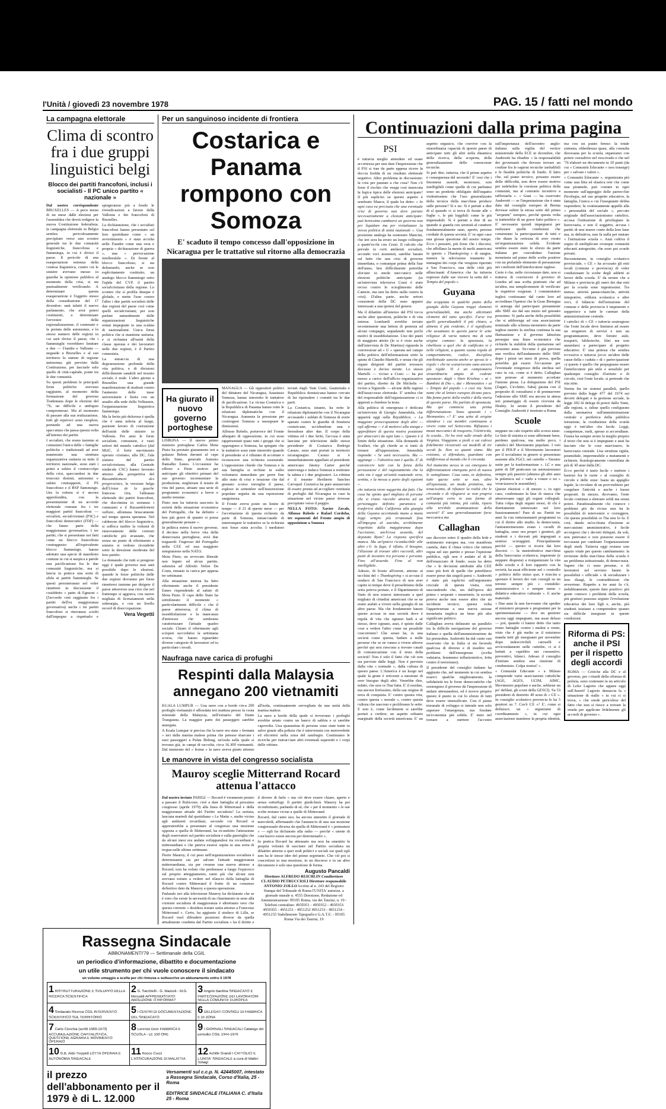l'Unità / giovedì 23 novembre 1978 PAG. 15 / fatti nel mondo
La campagna elettorale
Clima di scontro fra i due gruppi linguistici belgi
Blocco dei partiti francofoni, inclusi i socialisti - Il PC unico partito « nazionale »
Dal nostro corrispondente BRUXELLES — A poco meno di un mese dalle elezioni per l'assemblea che dovrà redigere la nuova Costituzione federalista, la campagna elettorale in Belgio sembra pericolosamente precipitare verso uno scontro generale tra le due comunità linguistiche, francofona e fiamminga, in cui è diviso il paese. Il pericolo di una esasperazione estrema della contesa linguistica, contro cui le sinistre avevano messo in guardia la opinione pubblica al momento della crisi, si sta puntualmente verificando. A determinare questa esasperazione è l'oggetto stesso della consultazione del 17 dicembre: sarà infatti il nuovo parlamento, che avrà poteri costituenti, a determinare l'avvenire della regionalizzazione, il contenuto e la portata delle autonomie, e lo stesso numero delle regioni in cui sarà diviso il paese, che i fiamminghi vorrebbero limitare a due — Fiandre e Vallonia — negando a Bruxelles e al suo territorio lo statuto di regione autonoma, già previsto dalla Costituzione, per lasciarle solo quello di città-capitale, ponte tra le due comunità.
Su questi problemi le principali forze politiche avevano raggiunto, al momento della formazione del governo Tindemans dopo le elezioni del '76, un difficile e ambiguo compromesso. Ma al momento di passare alla sua realizzazione, tutti gli equivoci sono riesplosi, portando ad una nuova spaccatura che passa questa volta all'interno dei partiti.
I socialisti, che erano insieme ai comunisti l'unica delle « famiglie politiche » tradizionali ad aver mantenuto una struttura organizzativa unitaria su tutto il territorio nazionale, sono stati i primi a subire il contraccolpo della crisi, spaccandosi in due tronconi distinti, autonomi e subito contrapposti, il PS francofono e il BSP fiammingo. Ora la rottura si è ancora approfondita, con la presentazione di un accordo elettorale comune fra i tre maggiori partiti francofoni — socialisti, socialcristiani (PSC) e francofoni democratici (FDF) — che fanno parte della maggioranza governativa. I tre partiti, che si presentano nei fatti come un blocco francofono contrapposto all'equivalente blocco fiammingo, hanno adottato una specie di manifesto comune in cui si auspica a parole una pacificazione fra le due comunità linguistiche, ma si lancia in pratica una sorta di sfida ai partiti fiamminghi. Se questi persisteranno nel voler rimettere in discussione il cosiddetto « patto di Egmont » (l'accordo cioè raggiunto fra i partiti dell'ex maggioranza governativa) anche i tre partiti francofoni si riterranno sciolti dall'impegno a rispettarlo e spingeranno più a fondo le rivendicazioni a favore della Vallonia e dei francofoni di Bruxelles.
La dichiarazione, che i socialisti francofoni hanno presentato sul loro quotidiano come « un avvertimento » è stata accolta nelle Fiandre come una vera e propria « dichiarazione di guerra », una « provocazione intollerabile ». Di fronte al blocco francofono, si sta delineando, anche se non esplicitamente costituito, un analogo blocco fiammingo sotto l'egida del CVP, il partito socialcristiano della regione. Lo scontro che si profila dunque è globale, e mette l'uno contro l'altro i due partiti socialisti delle due regioni del paese così come quelli socialcristiani; per non parlare naturalmente delle organizzazioni linguistiche ormai impegnate in una scalata di nazionalismi. Unica forza politica che si mantiene unitaria, e si richiama all'unità della classe operaia e dei lavoratori nelle due regioni, è il Partito comunista.
La minaccia di una degenerazione profonda della vita politica, e di divisioni difficilmente sanabili nel tessuto sociale, è reale. L'altro giorno a Bruxelles una grande manifestazione di studenti contro l'aumento delle tasse universitarie è finita con un assalto alla sede della Volksunie, l'organizzazione linguistica fiamminga.
Ma la ferita più dolorosa è quella che è stata inferta al lungo, paziente lavoro di costruzione dell'unità delle sinistre in Vallonia. Per anni le forze socialiste, comuniste, e vasti settori del mondo cattolico (dal MOC, il forte movimento operaio cristiano, alla DC, l'ala sinistra del partito socialcristiano, alla Centrale sindacale CSC) hanno lavorato attorno alla prospettiva del Rassamblement des progressistes, la versione belga dell'Union de la gauche francese. Ora, l'alleanza elettorale dei partiti francofoni, che discrimina in sostanza i comunisti e il Rassamblement vallone, allontana bruscamente nel tempo questa speranza. Nel calderone del blocco linguistico, si soffoca inoltre la volontà di rinnovamento delle correnti cattoliche più avanzate, che senza un punto di riferimento a sinistra si vedono ricondotte sotto la direzione moderata del loro partito.
La domanda che tutti si pongono oggi è quale governo mai sarà possibile dopo le elezioni, quando le forze politiche delle due regioni dovranno per forza rimettersi insieme per dirigere il paese attraverso una crisi che nel frattempo si aggrava, con nuove migliaia di licenziamenti nella siderurgia, e con un livello record di disoccupazione.
Vera Vegetti
Per un sanguinoso incidente di frontiera
Costarica e Panama rompono con Somoza
E' scaduto il tempo concesso dall'opposizione in Nicaragua per le trattative sul ritorno alla democrazia
Ha giurato il nuovo governo portoghese
LISBONA — Il nuovo primo ministro portoghese Carlos Mota Pinto ha prestato giuramento ieri a palazzo Belem davanti al capo dello Stato, generale Antonio Ramalho Eanes. L'occasione ha offerto a Pinto motivo per anticipare gli obiettivi primari del suo governo: incrementare la produzione, migliorare il tenore di vita del paese, attuare una serie di programmi economici a breve e medio termine.
Pinto non ha tuttavia nascosto la serietà della situazione economica del Portogallo, che ha definito « ben più grave di quanto si possa generalmente pensare ».
In politica estera il nuovo governo, il decimo nella breve vita della democrazia portoghese, avrà due traguardi: l'ingresso del Portogallo nella CEE ed una maggiore integrazione nella NATO.
Mota Pinto, un avvocato liberale non legato ad alcun partito, subentra ad Alfredo Nobre Da Costa, rimasto in carica per appena tre settimane.
Alla situazione interna ha fatto riferimento anche il presidente Eanes rispondendo al saluto di Mota Pinto. Il capo dello Stato ha sottolineato il momento « particolarmente difficile » che il paese attraversa, il clima di insoddisfazione e la mancanza d'interesse che sembrano caratterizzare l'attuale quadro sociale. Chiaro il riferimento agli scioperi succedutisi la settimana scorsa, che hanno riguardato diverse categorie di lavoratori ed in particolare i tessili.
MANAGUA — Gli oppositori politici del dittatore del Nicaragua, Anastasio Somoza, hanno interrotto le trattative di pacificazione. La vicina Costarica e la Repubblica di Panama hanno rotto le relazioni diplomatiche con il Nicaragua. Aumenta la pressione per costringere Somoza a rassegnare le dimissioni.
Alfonso Robelo, portavoce del Fronte allargato di opposizione, in cui sono rappresentati quasi tutti i gruppi che si oppongono a Somoza, ha spiegato che le trattative sono state interrotte quando il presidente si è rifiutato di accettare e riconoscere una richiesta essenziale. L'opposizione chiede che Somoza e la sua famiglia si rechino in esilio volontario immediato per porre fine allo stato di crisi e tensione che dal gennaio scorso travaglia il paese, esploso in settembre nell'insurrezione popolare seguita da una repressione sanguinosa.
Il Fronte aveva posto un limite di tempo — il 21 di questo mese — per l'accettazione di questa richiesta da parte di Somoza, minacciando di interrompere le trattative se la richiesta non fosse stata accolta. I mediatori inviati dagli Stati Uniti, Guatemala e Repubblica dominicana hanno cercato di far riprendere i contatti tra le due parti.
La Costarica, intanto, ha rotto le relazioni diplomatiche con il Nicaragua accusando i soldati di Somoza di avere sparato contro le guardie di frontiera costaricane, uccidendone una e ferendone altre due. Il corpo della vittima ed i due feriti, l'accusa è stata lanciata per televisione dallo stesso presidente di Costarica Rodrigo Carazo, sono stati portati in territorio nicaraguegno. Carazo si è immediatamente appellato al presidente americano Jimmy Carter perché intervenga e induca Somoza a restituire la salma e i due prigionieri. La vittima è il tenente Heriberto Sanches Carvajad. Costarica ha pure annunciato di essere pronta ad accogliere centinaia di profughi dal Nicaragua in caso la situazione nel vicino paese dovesse precipitare verso il peggio.
NELLA FOTO: Xavier Zavals, Alfonso Robelo e Rafael Cordoba, tre esponenti del Fronte ampio di opposizione a Somoza
Naufraga nave carica di profughi
Respinti dalla Malaysia annegano 200 vietnamiti
KUALA LUMPUR — Una nave con a bordo circa 200 profughi vietnamiti è affondata ieri mattina presso la costa orientale della Malaysia, nell'estuario del fiume Trangannu. La maggior parte dei passeggeri sarebbe annegata.
A Kuala Lumpur si precisa che la nave era stata « fermata » ieri dalla marina malese prima che potesse sbarcare i suoi passeggeri a Pulau Bidong, un'isola sulla quale si trovano già, in campi di raccolta, circa 16.300 vietnamiti. Dal momento del « fermo » la nave aveva girato attorno all'isola, continuamente sorvegliata da una unità della marina malese.
La nave a bordo della quale si trovavano i profughi avrebbe urtato contro un banco di sabbia e si sarebbe capovolta. Una quarantina di persone sono state tratte in salvo grazie alla polizia che è intervenuta con motovedette ed elicotteri nella zona del naufragio. Continuano le ricerche per rintracciare altri eventuali superstiti e i corpi delle vittime.
Le manovre in vista del congresso socialista
Mauroy sceglie Mitterrand Rocard attenua l'attacco
Dal nostro inviato PARIGI — Rocard è veramente pronto a passare il Rubicone, cioè a dare battaglia al prossimo congresso (aprile 1979) alla linea di Mitterrand e della maggioranza attuale del Partito socialista? La notizia, lanciata martedì dal quotidiano « Le Matin », molto vicino agli ambienti rocardiani, secondo cui Rocard si appresterebbe a presentare al congresso una mozione opposta a quella di Mitterrand, ha ricondotto l'attenzione degli osservatori sul partito socialista e sulla guerriglia che da alcuni mesi era andata sviluppandosi tra rocardiani e mitterandiani e che pareva essersi sopita in una sorta di tregua nelle ultime settimane.
Pierre Mauroy, il cui peso nell'organizzazione socialista è determinante sia per salvare l'attuale maggioranza mitterrandiana, sia per crearne una nuova attorno a Rocard, non ha voluto che perdurasse a lungo l'equivoco sul proprio atteggiamento, tanto più che alcuni non avevano esitato a vedere nel rilancio della battaglia di Rocard contro Mitterrand il frutto di un consenso definitivo dato da Mauroy a questa operazione.
Parlando ieri alla televisione Mauroy ha dichiarato che se è vero che esiste la necessità di un chiarimento in seno alla corrente socialista di maggioranza è altrettanto vero che questa corrente « desidera restare unita attorno a Francoise Mitterrand ». Certo, ha aggiunto il sindaco di Lilla, se Rocard vuol difendere posizioni diverse da quella attualmente condotta dal Partito socialista « ha il diritto e il dovere di farlo » ma ciò deve essere chiaro, aperto e senza sotterfugi. Il partito giudicherà. Mauroy ha poi riconfermato, parlando di sé, che « per il momento » le sue scelte restano vicine a quelle di Mitterrand.
Rocard, dal canto suo, ha ancora smentito il giornale di mercoledì, affermando che l'annuncio di una sua mozione congressuale diversa da quella di Mitterrand è « prematuro » — egli ha dichiarato alla radio — perché « niente di conclusivo esiste ancora per determinarlo ».
In pratica Rocard ha attenuato ma non ha smentito la propria volontà di suscitare nel Partito socialista un dibattito attorno a quei nodi politici e sociali sui quali egli non ha le stesse idee del primo segretario. Che ciò poi si concretizzi in una mozione, in un discorso o in un altro documento è solo una questione di forma.
Augusto Pancaldi
Direttore ALFREDO REICHLIN Condirettore CLAUDIO PETRUCCIOLI Direttore responsabile ANTONIO ZOLLO Iscritto al n. 243 del Registro Stampa del Tribunale di Roma l'UNITA' autorizz. a giornale murale n. 4555 Direzione, Redazione ed Amministrazione: 00185 Roma, via dei Taurini, n. 19 - Telefoni centralino: 4950351 - 4950352 - 4950353 4950355 - 4951251 - 4951252 4951253 - 4951254 - 4951255 Stabilimento Tipografico G.A.T.E. - 00185 Roma Via dei Taurini, 19
Continuazioni dalla prima pagina
PSI
è tuttavia meglio attendere ed usare accortezza per non dare l'impressione che il PSI si trae da parte appena riceve la doccia fredda di un risultato elettorale negativo. Altro problema in discussione: la crisi per puntare a che cosa? Non c'è forse il rischio che venga così innescata la logica tipica delle elezioni anticipate? Il più esplicito su questo aspetto è sembrato Manca, il quale ha detto: « In ogni caso va precisato che una eventuale crisi di governo non deve portare necessariamente a elezioni anticipate: può benissimo cambiarsi un governo non per liquidare ma per rivitalizzare la stessa politica di unità nazionale ». Una posizione analoga ha sostenuto Mancini, che ieri sera ha avuto un lungo colloquio a quattr'occhi con Craxi. Il calcolo che prevale in certi ambienti socialisti, secondo voci insistenti, sarebbe basato sul fatto che una crisi di governo immediata, o comunque prima della fine dell'anno, ben difficilmente potrebbe sfociare in modo meccanico nelle elezioni politiche anticipate (in un'intervista televisiva Craxi è stato reciso contro lo scioglimento delle Camere, ma non ha detto nulla contro la crisi). D'altra parte, anche settori consistenti della DC sono apparsi interessati a una ipotesi del genere.
Ma il dibattito all'interno del PSI tocca anche altre questioni, politiche e di vita interna. Lombardi avrebbe inviato recentemente una lettera di protesta ad alcuni compagni, segnalando non pochi motivi di insoddisfazione. Uno dei punti di maggiore attrito (lo si è visto anche dall'intervista di De Martino) riguarda la conversione ad « U » operata nel campo della politica dell'informazione sotto la spinta di Claudio Martelli, e senza che gli organi dirigenti del partito avessero discusso e deciso niente. Lo stesso Martelli — vicino a Craxi — ha poi messo a carico dell'ufficio organizzativo del partito, diretto da De Michelis — vicino a Signorile — alcune delle ragioni dell'insuccesso elettorale. E' sembra che del responsabile dell'organizzazione ci si appresti a chiedere la testa.
Alla politica di emergenza è dedicata un'intervista di Giorgio Amendola, che apparirà oggi sulla Repubblica. « La maggiore preoccupazione degli altri — egli afferma — è di metterci alla stanga e approfittare di questa nostra posizione per attaccarci da ogni lato ». Questo è il limite della situazione. Alla domanda di Scalfari, che gli chiede se si tratti di tornare all'opposizione, Amendola risponde: « Se sarà necessario. Ma — aggiunge — l'obiettivo non è quello. E' di convincere tutti con la forza della persuasione e del ragionamento che la sola via è oggi un'unità nazionale vera, sentita, e la messa a parte degli egoismi ».
che tuttavia viene suggerita dai fatti. Che cosa ha spinto quel migliaio di persone che si erano raccolte attorno ad un personaggio definito paranoico a trasferirsi dalla California alla giungla della Guyana accettando mano a mano leggi sempre più irrazionali fino all'impegno al suicidio, orribilmente rispettato dalla maggioranza dopo l'uccisione, anch'essa assurda, del deputato Ryan? La risposta specifica manca. Ma un'ipotesi riconducibile alle altre c'è: la fuga, il rifiuto, il bisogno, l'illusione di trovare altri raccordi, altri punti di incontro tra persona e persona. Fino all'assurdo. Fino al non intelligibile.
Adesso, di fronte all'orrore, attorno ai tacchini del « Thanksgiving » si accusa il sindaco di San Francisco di non aver capito in tempo dove il proselitismo della setta poteva portare, e il Dipartimento di Stato di non essersi interessato a quel migliaio di cittadini americani che se ne erano andati a vivere nella giungla di un altro paese. Ma che fondamento hanno queste accuse in una società dove è regola di vita che ognuno badi a sé stesso, dove ognuno, anzi, è spinto dalle cose a vedere l'altro come un possibile concorrente? Che senso ha, in una società come questa, badare a mille persone che se ne vanno a vivere altrove perché qui non riescono a trovare canali di comunicazione con il resto della società? Non è solo il fatto che ciò non sia previsto dalle leggi. Non è previsto dalla vita « normale », dalla cultura di questo paese. L'America è un luogo nel quale la gente è reticente a mostrare di aver bisogno degli altri. Vorrebbe dire, infatti, che non ce l'hai fatta. E' il residuo, ma ancora fortissimo, della sua origine di terra di conquista. E' contro questa vita, contro questa « morale », contro questa cultura che nascono e proliferano le sette. E non è, come facilmente si sarebbe portati a credere, un aspetto soltanto marginale della società americana. E' un aspetto organico, che convive con la straordinaria capacità di questo paese di anticipare tutti gli altri nella dinamica della ricerca, della scoperta, della generalizzazione delle conoscenze tecniche.
Si può dire, tuttavia, che il primo aspetto è conseguenza del secondo? E' così che i fenomeni assurdi, mostruosi, non intelligibili come quello di cui parliamo sono un prodotto obbligato dell'impatto violentissimo che l'uso generalizzato della tecnica della macchina produce sulle persone? Sì e no. Sì è portati a dire di sì quando ci si trova di fronte alle « fughe », le più leggibili come le più impensabili. Si è portati a dire di no quando si guarda con serenità al carattere fondamentalmente sano, aperto, persino cordiale di questa società. E' in ogni caso una grossa questione del nostro tempo. Ecco i pensieri, più forse che i discorsi, che affollano la mente di molti americani in questo « Thanksgiving » di sangue, mentre la televisione trasmette le immagini dei corpi che vengono riportati a San Francisco, una delle città più affascinanti d'America che ha tuttavia espresso dalle sue viscere la setta del « Tempio del popolo ».
Guyana
dia scoppiata in qualche punto della giungla della Guyana troppi elementi generalizzabili, ma anche altrettanti elementi del tutto specifici. Forse tra quelli generalizzabili il più chiaro, o almeno il più evidente, è il significato che assumono in questo paese le sette religiose di varia natura ma di una origine comune: la apostasia, la ribellione a quel che di codificato vi è nelle religioni, a quanto suona regola di comportamento, codice, disciplina intellettuale sancita anche se spesso le « regole » che ne scaturiscono sono ancora più rigide. Vi è un campionario straordinario ampio di codeste apostasie: dagli « Hare Krishna » ai « Bambini di Dio », dai « Mennonites » ai « Tempio del popolo » e così via. Sono nomi che al lettore europeo dicono poco. Ma fanno parte della realtà e della storia di questo paese. Ho parlato di apostasia. Ma qui comincia una prima differenziazione. Sono apostati i « Mennonites »? E' una setta di origine olandese i cui membri continuano a vivere come nel Settecento. Rifiutano i mezzi meccanici di trasporto, l'elettricità, la scuola... Ne ho visti sulle strade della Virginia. Viaggiano a piedi o sui calessi fedelmente ricostruiti sui modelli di tre secoli fa. Non so quanti siano. Ma esistono, si difendono, guardano con indifferenza al mondo che li circonda.
Nel momento stesso in cui emergono le differenziazioni emergono però di nuovo le somiglianze. Cosa sono, in definitiva, tutte queste sette se non, oltre all'apostasia, un modo primitivo, ma tenacissimo, di rifiutare la realtà che le circonda e di rifugiarsi se non proprio nell'utopia certo in una forma di comunità più intima, più calda, riparo alla terribile atomizzazione della società? E' una generalizzazione forse meccanica ma
Callaghan
suo discorso entro il quadro della fede e sentimento europea ma, con manifesta cautela, dato il clima critico che tuttora regna nel suo partito e presso l'opinione pubblica, egli non è andato al di là dell'enunciato di fondo, ossia ha detto che « le decisioni attribuite alla CEE sono più forti di quelle che potrebbero essere prese dai singoli paesi ». Andreotti è stato più esplicito sull'argomento cruciale di questa visita, non nascondendo che, sin dall'epoca del primo « serpente » monetario, la società poteva anche non essere altro che un incidente tecnico, questa volta l'appartenenza a una nuova unione monetaria implica un bene più alto significato politico.
Callaghan aveva delineato un parallelo tra la difficile navigazione del governo italiano e quella dell'amministrazione da lui presieduta. Andreotti ha dal canto suo osservato che in Italia si sta facendo qualcosa di diverso e di insolito sui problemi dell'emergenza (scelta valutaria, fenomeno inflazionistico, lotta contro il terrorismo).
Il presidente del consiglio italiano ha aggiunto che, nel momento in cui sembra esserci qualche miglioramento, la solidarietà tra le forze democratiche che sostengono il governo dà l'impressione di andare attenuandosi, ed è invece proprio questo il punto in cui lo sforzo di tutti deve essere intensificato. Con il piano triennale di sviluppo si intende non solo superare l'emergenza, ma fondare un'economia più solida. E' stato nel tornare a mettere l'accento sull'importanza dell'incontro anglo-italiano sulla vigilia del vertice ministeriale della ECE in dicembre, che Andreotti ha ribadito « la responsabilità dei governanti che devono trovare un confine fra le ragioni tecniche ineludibili e le finalità politiche di fondo. Il fatto che, sul piano tecnico, possano essere delle difficoltà, non deve essere motivo per indebolire la coesione politica della comunità, ma al contrario incentivo a rafforzarla ». « Guai — ha osservato Andreotti — se l'impostazione che è stata data dal consiglio europeo di Brema dovesse subire la stessa sorte del primo "serpente" europeo, perché questa volta si tratterebbe di un grave fatto politico ». E' necessario quindi impegnarsi per realizzare quelle condizioni che consentano la partecipazione di tutti e che diano la certezza di aver creato un'organizzazione solida. Evidente sembra essere stato lo sforzo da parte italiana per convalidare l'unione monetaria sul piano delle scelte positive con un probabile elemento di persuasione nei confronti dell'interlocutore inglese.
Certo è che, nelle circostanze date, non si trattava di convincere il governo di Londra ad una scelta piuttosto che ad un'altra, ma semplicemente di verificare le rispettive esigenze. I commentatori inglesi continuano dal canto loro ad accreditare l'ipotesi che la Gran Bretagna si astenga dal partecipare pienamente allo SME sin dal suo inizio nel gennaio prossimo. Si parla anche della possibilità che si addivenga ad una associazione nominale allo schema monetario da parte inglese mentre la sterlina continua la sua fluttuazione e il governo laburista persegue una linea economica che richiede la stabilità della quotazione nel prossimo anno. Siccome è già prevista una verifica dell'andamento dello SME dopo i primi sei mesi di prova, quella potrebbe già essere l'occasione per l'eventuale reingresso della sterlina nel caso in cui, come si è detto, Callaghan non potesse al momento accettare l'unione piena. La delegazione del PSI (Zagari, Cicchitto, Saba) giunta con il proposito di consultarsi e di promuovere l'adesione allo SME era ancora in attesa ieri pomeriggio di essere ricevuta da Healey. In serata il presidente del Consiglio Andreotti è rientrato a Roma
Scuole
neppure un calo rispetto allo scorso anno. Le liste di sinistra si sono affermate bene, perdono qualcosa, ma molto poco, i cattolici del Movimento popolare. I voti per il PDUP e il Movimento lavoratori per il socialismo in genere si presentano assieme alla FGCI, nel cartello « Sinistre unite per la trasformazione ». LC e una parte di DP praticano un astensionismo sempre più passivo (almeno gli altri anni la polemica sul « vado a votare o no » vivacizzava le assemblee).
Queste elezioni « di mezzo », in ogni caso, confermano la fase di stanca che attraversano oggi gli organi collegiali. Tutta colpa degli organi stessi, di chi è direttamente interessato nel loro funzionamento? Pare di no. Partiti tre anni fa con entusiasmanti programmi in cui il diritto allo studio, la democrazia, l'antiautoritarismo erano i cavalli di battaglia, sono ora propri i genitori, gli studenti e i docenti più impegnati a sentirsi scoraggiati. Principalmente perché — questo si ricava dai loro discorsi — la mastodontica macchina della burocrazia scolastica, impotente (e neppure disposta) a riorganizzare la vita delle scuole e il loro rapporto con la società, ha assai efficiente nel « controllo » politico dello status quo, è riuscita a spostare il lavoro dei vari consigli su un terreno sempre più « contabile-amministrativo » e sempre meno « didattico educativo culturale ». E anche materiale.
« Due anni fa non facevamo che spedire al ministero proposte e programmi per la sperimentazione — dice un genitore ancora oggi impegnato, ma assai deluso — poi, quando ci hanno detto che tanto erano battaglie contro i mulini a vento, visto che è già molto se il ministero manda tutti gli insegnanti per novembre dopo indescrivibili caroselli e avvicendamenti nelle cattedre, ci si è buttati a capofitto nei consuntivi, preventivi, bilanci. Adesso il consiglio d'istituto sembra una riunione di condominio. Colpa nostra? ».
« Comunità Educante » a Milano comprende varie associazioni cattoliche (AGE, AGES, UCIM, AIMC, Movimento popolare e anche, sebbene un po' defilati, gli scout della GESCI). Su 53 presidenti di distretto 40 sono di « CE ». In consiglio scolastico provincia le ha 5 genitori su 7. Cos'è CE »? E', come si definisce, un « organismo di coordinamento », in cui ogni associazione mantiene la propria identità, ma con un punto fermo: la totale sintonia, obbedienza quasi, alla consulta diocesana per la scuola, organismo con potere consultivo nel vescovado e che nel '76 elaborò un documento in 10 punti (da cui « Comunità Educante » non transige) per « salvare i valori ».
« Comunità Educante », organizzata più come una fitta ed elastica rete che come una piramide, può contare in ogni momento sull'appoggio delle parrocchie Privilegia, nel suo progetto educativo, la famiglia, l'unica a cui l'insegnante debba rispondere, fa continuamente appello alla « personalità del sociale », peccato originale dell'associazionismo cattolico, accusa l'istituzione di privilegiare la burocrazia, e non il soggetto, accusa i partiti di non tenere conto della loro base ma, in definitiva, non fa nulla per mutare « l'istituzione scuola ». Anzi coltiva il sogno di moltiplicare ovunque comunità educanti autogestite, che sono poi scuole private.
Recentemente, in consiglio scolastico provinciale, « CE » ha accusato gli enti locali (comune e provincia) di voler condizionare le scelte degli addetti ai lavori della scuola. E' da notare che a Milano e provincia gli oneri dei due enti per la scuola sono ingentissimi. Tra mense, attività parascolastiche, attività integrative, edilizia scolastica e altre voci, il bilancio dell'istruzione del comune e della provincia è imponente e sopperisce a tutte le carenze della amministrazione centrale.
I cattolici di « CE » tuttavia sostengono che l'ente locale deve limitarsi ad essere un erogatore di servizi e non un programmatore, deve fornire aule, trasporti, biblioteche, libri ma non azzardarsi a partecipare al progetto educativo. E' una pretesa che sembra eccessiva e tuttavia (ecco un'altra delle cause della « caduta » di « partecipazione ») questo è quello che propugnano essere l'interlocutore più utile e sensibile per qualunque consiglio d'istituto o di circolo, cioè l'ente locale, si pretende che stia zitto.
Stretta fra tre sistemi paralleli, quello previsto dalla legge 477 del 1974 sui decreti delegati e la gestione sociale, la legge 382 di delega di poteri dallo Stato, alle regioni, e, infine quello configurato dalla normativa sull'amministrazione centrale e periferica della pubblica istruzione, la conduzione della scuola oggi è tutt'altro che facile. Leggi, competenze, ruoli, spesso si accavallano. Finora ha sempre avuto la meglio proprio il terzo che non si è impegnato e anzi ha lasciato che le cose marcissero, la burocrazia centrale. Una struttura rigida, piramidale, impermeabile a mutamenti e richieste, fisiologicamente controllata da più di 30 anni dalla DC.
Ecco perché è tanto facile « mettere i bastoni fra le ruote » al consiglio di circolo e delle zone: basta un appiglio legale, la circolare di un provveditore per congelare l'attività e anche i buoni propositi. In mezzo, dicevamo, l'ente locale continua a sborsare soldi ma senza poteri. Paradossalmente chi conosce i problemi più da vicino non ha la possibilità di intervenire o correggere, chi questa possibilità ce l'ha non lo fa. E così, dando un'occhiata d'insieme ai meccanismi amministrativi, è facile accorgersi che i decreti delegati, da soli, non potevano e non possono essere il toccasana per cambiare l'organizzazione degli studi. Tuttavia oggi restano uno spazio vitale per questo cambiamento: la revisione della macchina della scuola è un problema istituzionale, di democrazia. Sapere che ci sono persone, o di lavoratori nel servizio hanno la possibilità « ufficiale » di socializzare i loro disagi, le contraddizioni che avvertono. Rispetto a tre anni fa c'è, indubbiamente, questo dato positivo: più gente conosce i problemi della scuola, più genitori possono seguire l'evoluzione educativa dei loro figli e, anche, più studenti iniziano a comprendere quanto sia difficile insegnare in queste condizioni.
Riforma di PS: anche il PSI per il rispetto degli accordi
ROMA — Critiche alla DC e al governo, per i ritardi della riforma di polizia, sono contenute in un articolo di Lelio Lagorio che appare oggi sull'Avanti! Lagorio denuncia la « situazione di stallo » in cui ci si trova, « che rende pericolose del fatto che non si riesce a trovare la strada per applicare fedelmente gli accordi di governo ».
Rassegna Sindacale
ABBONAMENTI'79 — Settimanale della CGIL
un periodico d'informazione, dibattito e documentazione
un utile strumento per chi vuole conoscere il sindacato
un volume omaggio a scelta per chi rinnova o sottoscrive un abbonamento entro il 1978
| 1 RISTRUTTURAZIONE E SVILUPPO DELLA RICERCA SCIENTIFICA | 2 G. Sarchielli - G. Mazzoli - M.G. Mercaldi APPRENDISTATO: ABOLIZIONE O RIFORMA? | 3 Angelo Bardina SINDACATO E PARTECIPAZIONE DEI LAVORATORI NELLA COMUNITA' EUROPEA |
| 4 Sindacato Ricerca CGIL INTERVENTO SCIENTIFICO SUL TERRITORIO | 5 I CENTRI DI DOCUMENTAZIONE DEL SINDACATO | 6 DELEGATI CONSIGLI DI FABBRICA E DI ZONA |
| 7 Carlo Ciorchia (scritti 1960-1973) ACCUMULAZIONE CAPITALISTICA, QUESTIONE AGRARIA E MOVIMENTO OPERAIO | 8 Lorenzo Dore FABBRICA E SCUOLA - LE 150 ORE | 9 I GIORNALI SINDACALI Catalogo dei periodici CGIL 1944-1976 |
| 10 G.B. Aldo Treppidi LOTTA OPERAIA E AUTONOMIA SINDACALE | 11 Rocco Cucci L'ASSICURAZIONE DI MALATTIA | 12 Achille Grandi I CATTOLICI E L'UNITA' SINDACALE a cura di Walter Tobagi |
il prezzo dell'abbonamento per il 1979 è di L. 12.000
Versamenti sul c.c.p. N. 42445007, intestato a Rassegna Sindacale, Corso d'Italia, 25 - Roma
EDITRICE SINDACALE ITALIANA C. d'Italia 25 - Roma